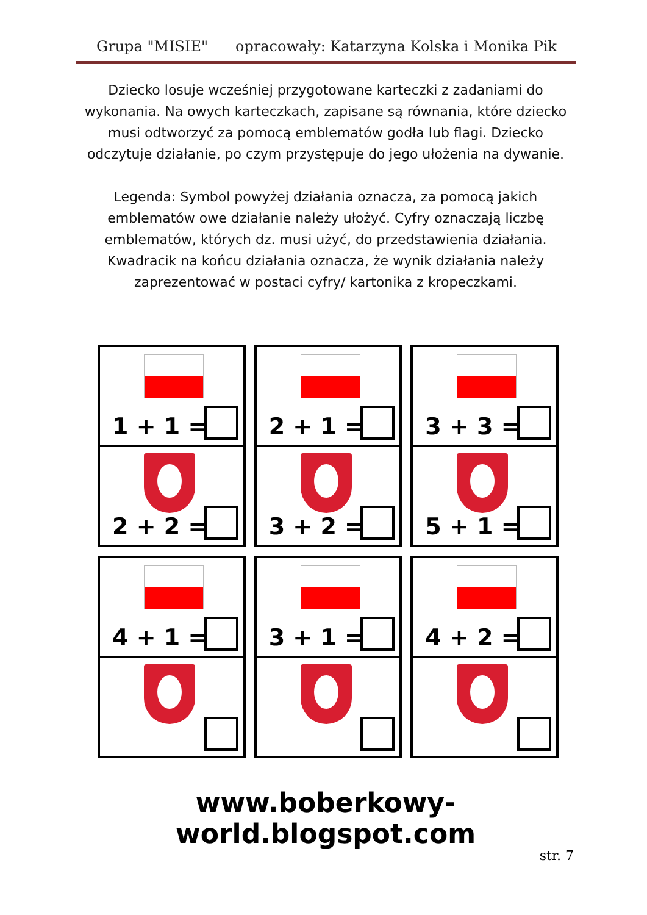Grupa "MISIE" opracowały: Katarzyna Kolska i Monika Pik
Dziecko losuje wcześniej przygotowane karteczki z zadaniami do wykonania. Na owych karteczkach, zapisane są równania, które dziecko musi odtworzyć za pomocą emblematów godła lub flagi. Dziecko odczytuje działanie, po czym przystępuje do jego ułożenia na dywanie.
Legenda: Symbol powyżej działania oznacza, za pomocą jakich emblematów owe działanie należy ułożyć. Cyfry oznaczają liczbę emblematów, których dz. musi użyć, do przedstawienia działania. Kwadracik na końcu działania oznacza, że wynik działania należy zaprezentować w postaci cyfry/ kartonika z kropeczkami.
1 + 1 =
2 + 2 =
2 + 1 =
3 + 2 =
3 + 3 =
5 + 1 =
4 + 1 =
3 + 1 =
4 + 2 =
www.boberkowy-world.blogspot.com
str. 7